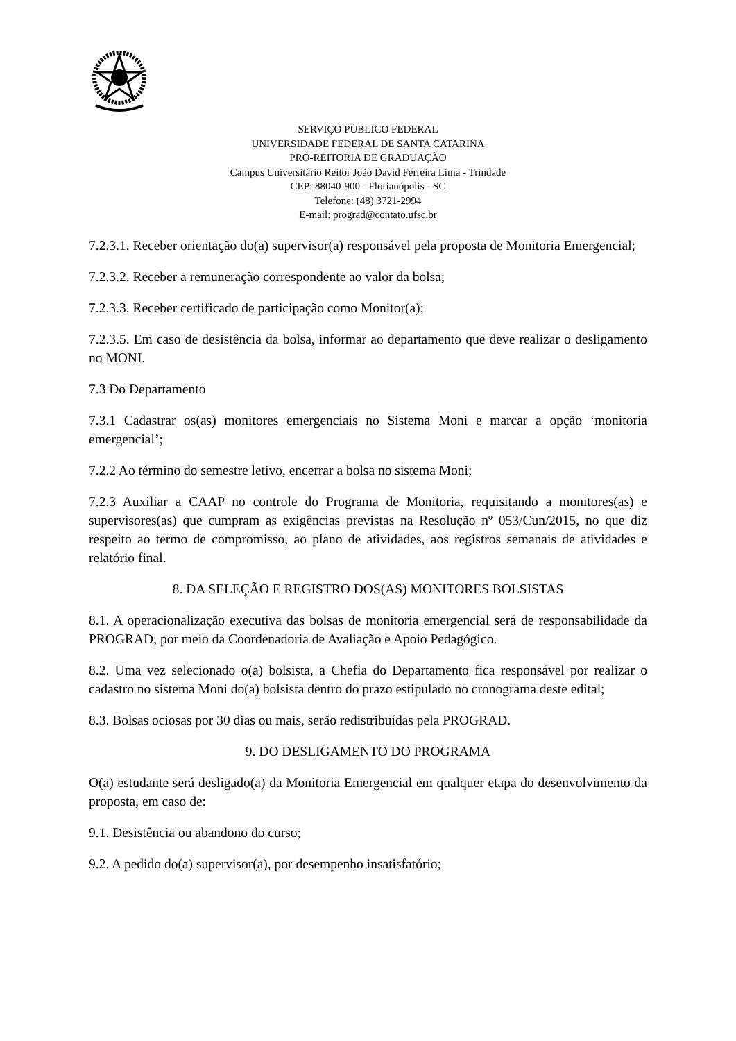SERVIÇO PÚBLICO FEDERAL
UNIVERSIDADE FEDERAL DE SANTA CATARINA
PRÓ-REITORIA DE GRADUAÇÃO
Campus Universitário Reitor João David Ferreira Lima - Trindade
CEP: 88040-900 - Florianópolis - SC
Telefone: (48) 3721-2994
E-mail: prograd@contato.ufsc.br
7.2.3.1. Receber orientação do(a) supervisor(a) responsável pela proposta de Monitoria Emergencial;
7.2.3.2. Receber a remuneração correspondente ao valor da bolsa;
7.2.3.3. Receber certificado de participação como Monitor(a);
7.2.3.5. Em caso de desistência da bolsa, informar ao departamento que deve realizar o desligamento no MONI.
7.3 Do Departamento
7.3.1 Cadastrar os(as) monitores emergenciais no Sistema Moni e marcar a opção ‘monitoria emergencial’;
7.2.2 Ao término do semestre letivo, encerrar a bolsa no sistema Moni;
7.2.3 Auxiliar a CAAP no controle do Programa de Monitoria, requisitando a monitores(as) e supervisores(as) que cumpram as exigências previstas na Resolução nº 053/Cun/2015, no que diz respeito ao termo de compromisso, ao plano de atividades, aos registros semanais de atividades e relatório final.
8. DA SELEÇÃO E REGISTRO DOS(AS) MONITORES BOLSISTAS
8.1. A operacionalização executiva das bolsas de monitoria emergencial será de responsabilidade da PROGRAD, por meio da Coordenadoria de Avaliação e Apoio Pedagógico.
8.2. Uma vez selecionado o(a) bolsista, a Chefia do Departamento fica responsável por realizar o cadastro no sistema Moni do(a) bolsista dentro do prazo estipulado no cronograma deste edital;
8.3. Bolsas ociosas por 30 dias ou mais, serão redistribuídas pela PROGRAD.
9. DO DESLIGAMENTO DO PROGRAMA
O(a) estudante será desligado(a) da Monitoria Emergencial em qualquer etapa do desenvolvimento da proposta, em caso de:
9.1. Desistência ou abandono do curso;
9.2. A pedido do(a) supervisor(a), por desempenho insatisfatório;